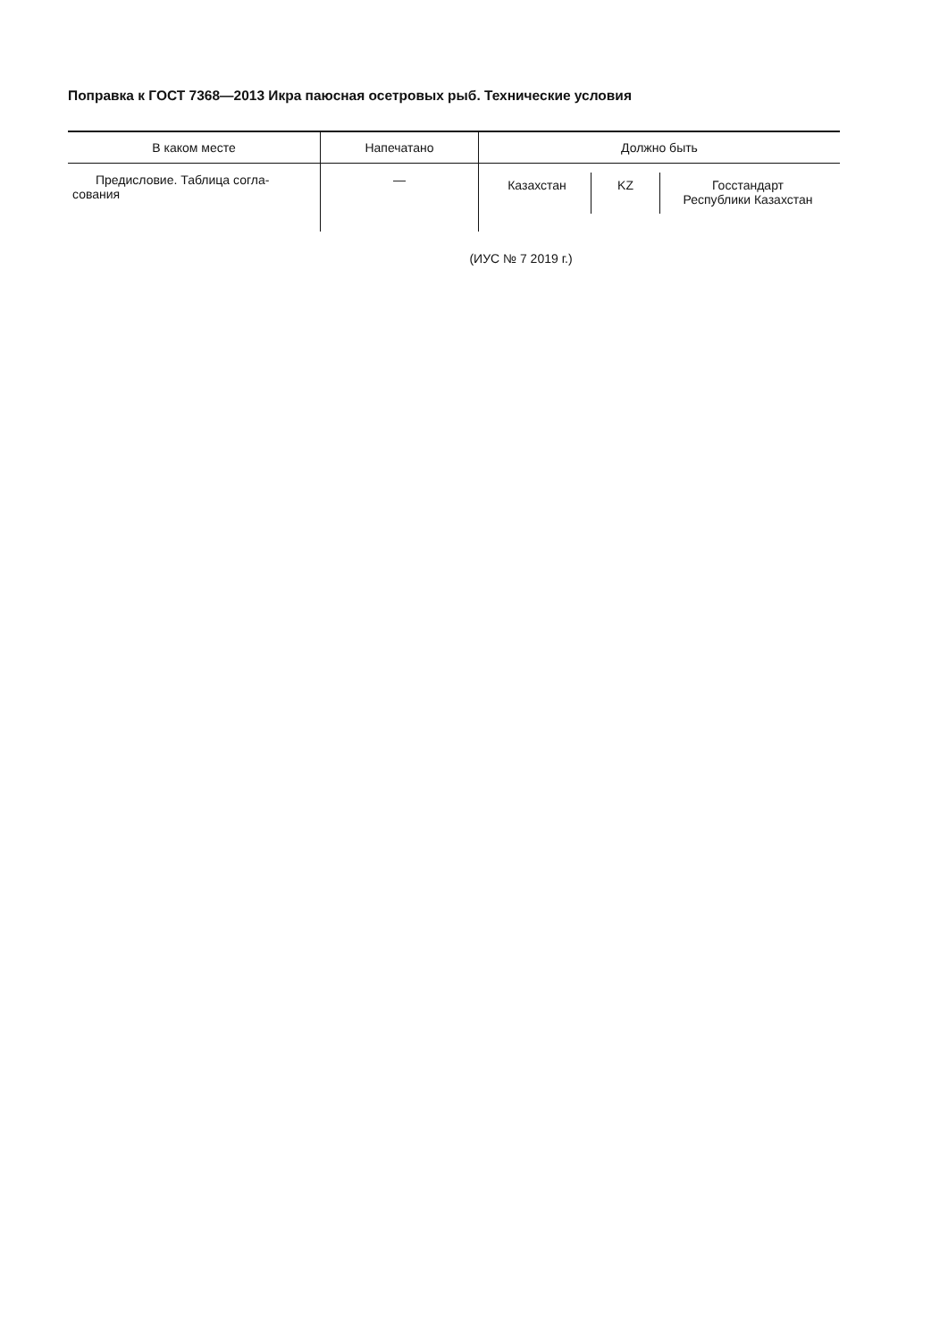Поправка к ГОСТ 7368—2013 Икра паюсная осетровых рыб. Технические условия
| В каком месте | Напечатано | Должно быть |
| --- | --- | --- |
| Предисловие. Таблица согла- сования | — | Казахстан KZ Госстандарт Республики Казахстан |
(ИУС № 7 2019 г.)